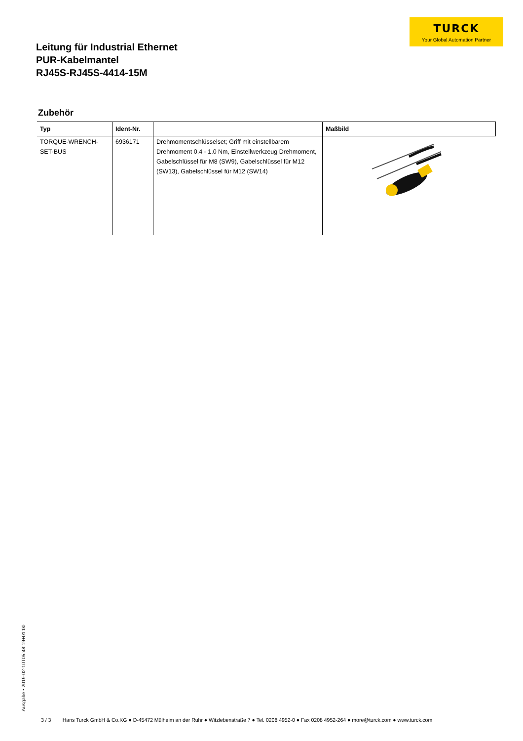TURCK
Your Global Automation Partner
Leitung für Industrial Ethernet
PUR-Kabelmantel
RJ45S-RJ45S-4414-15M
Zubehör
| Typ | Ident-Nr. | | Maßbild |
| --- | --- | --- | --- |
| TORQUE-WRENCH-SET-BUS | 6936171 | Drehmomentschlüsselset; Griff mit einstellbarem Drehmoment 0.4 - 1.0 Nm, Einstellwerkzeug Drehmoment, Gabelschlüssel für M8 (SW9), Gabelschlüssel für M12 (SW13), Gabelschlüssel für M12 (SW14) | |
Ausgabe • 2019-02-10T05:48:19+01:00
3 / 3 Hans Turck GmbH & Co.KG ● D-45472 Mülheim an der Ruhr ● Witzlebenstraße 7 ● Tel. 0208 4952-0 ● Fax 0208 4952-264 ● more@turck.com ● www.turck.com